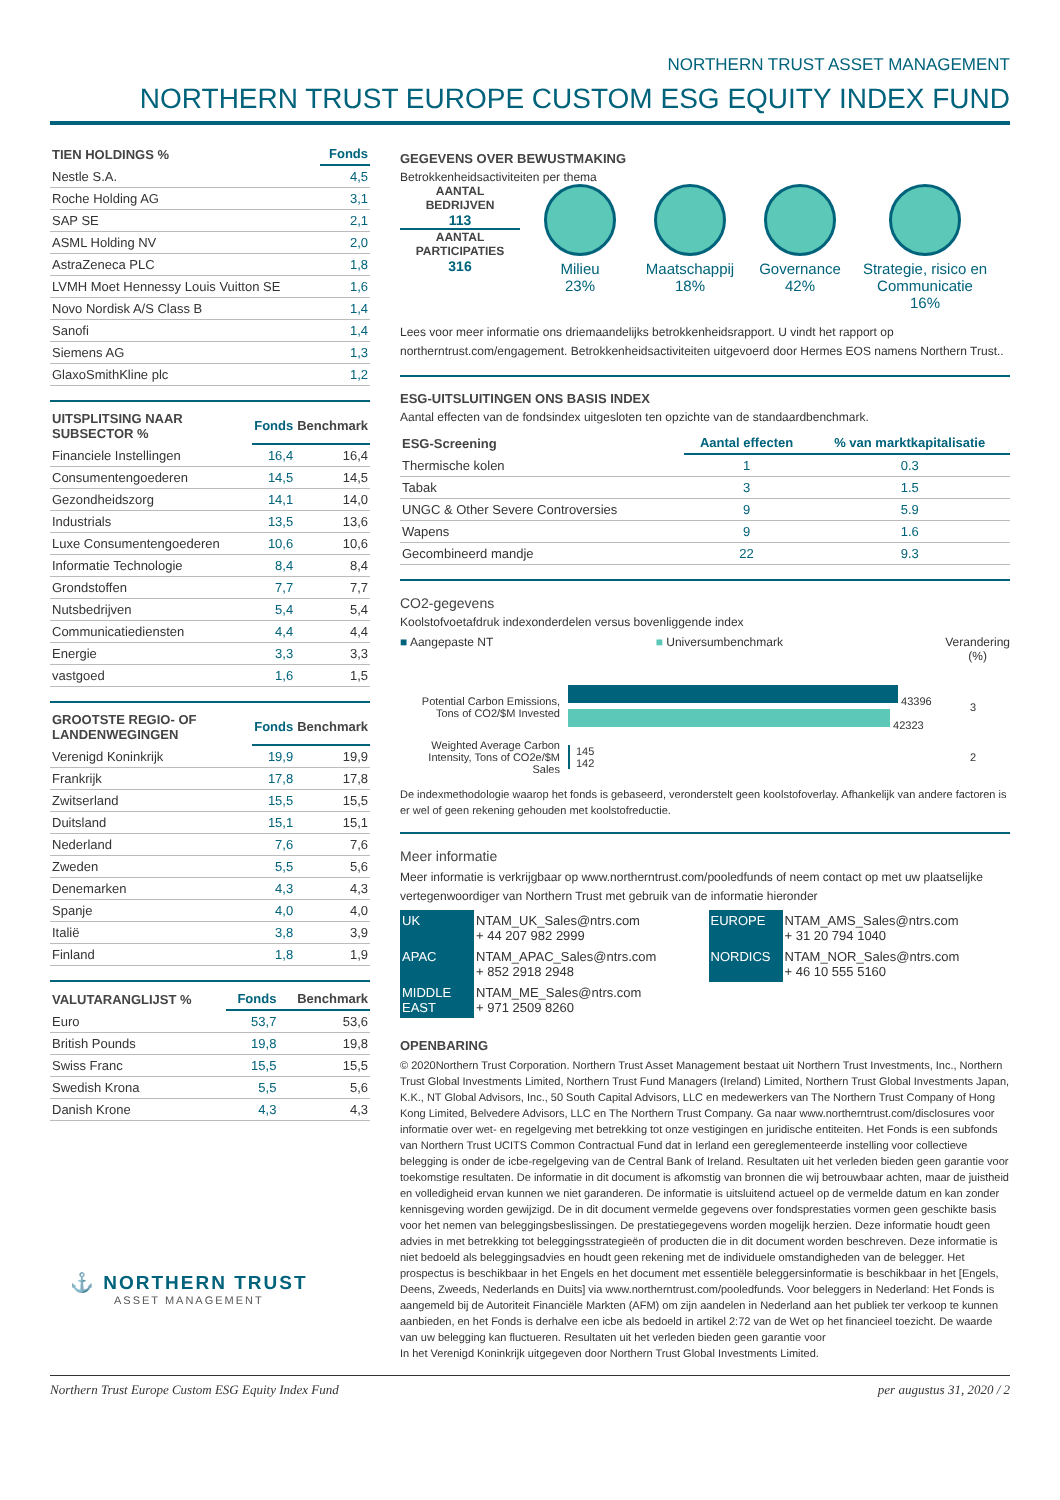NORTHERN TRUST ASSET MANAGEMENT
NORTHERN TRUST EUROPE CUSTOM ESG EQUITY INDEX FUND
| TIEN HOLDINGS % | Fonds |
| --- | --- |
| Nestle S.A. | 4,5 |
| Roche Holding AG | 3,1 |
| SAP SE | 2,1 |
| ASML Holding NV | 2,0 |
| AstraZeneca PLC | 1,8 |
| LVMH Moet Hennessy Louis Vuitton SE | 1,6 |
| Novo Nordisk A/S Class B | 1,4 |
| Sanofi | 1,4 |
| Siemens AG | 1,3 |
| GlaxoSmithKline plc | 1,2 |
| UITSPLITSING NAAR SUBSECTOR % | Fonds | Benchmark |
| --- | --- | --- |
| Financiele Instellingen | 16,4 | 16,4 |
| Consumentengoederen | 14,5 | 14,5 |
| Gezondheidszorg | 14,1 | 14,0 |
| Industrials | 13,5 | 13,6 |
| Luxe Consumentengoederen | 10,6 | 10,6 |
| Informatie Technologie | 8,4 | 8,4 |
| Grondstoffen | 7,7 | 7,7 |
| Nutsbedrijven | 5,4 | 5,4 |
| Communicatiediensten | 4,4 | 4,4 |
| Energie | 3,3 | 3,3 |
| vastgoed | 1,6 | 1,5 |
| GROOTSTE REGIO- OF LANDENWEGINGEN | Fonds | Benchmark |
| --- | --- | --- |
| Verenigd Koninkrijk | 19,9 | 19,9 |
| Frankrijk | 17,8 | 17,8 |
| Zwitserland | 15,5 | 15,5 |
| Duitsland | 15,1 | 15,1 |
| Nederland | 7,6 | 7,6 |
| Zweden | 5,5 | 5,6 |
| Denemarken | 4,3 | 4,3 |
| Spanje | 4,0 | 4,0 |
| Italië | 3,8 | 3,9 |
| Finland | 1,8 | 1,9 |
| VALUTARANGLIJST % | Fonds | Benchmark |
| --- | --- | --- |
| Euro | 53,7 | 53,6 |
| British Pounds | 19,8 | 19,8 |
| Swiss Franc | 15,5 | 15,5 |
| Swedish Krona | 5,5 | 5,6 |
| Danish Krone | 4,3 | 4,3 |
⚓ NORTHERN TRUST
ASSET MANAGEMENT
GEGEVENS OVER BEWUSTMAKING
Betrokkenheidsactiviteiten per thema
AANTAL BEDRIJVEN
113
AANTAL PARTICIPATIES
316
Milieu
23%
Maatschappij
18%
Governance
42%
Strategie, risico en Communicatie
16%
Lees voor meer informatie ons driemaandelijks betrokkenheidsrapport. U vindt het rapport op northerntrust.com/engagement. Betrokkenheidsactiviteiten uitgevoerd door Hermes EOS namens Northern Trust..
ESG-UITSLUITINGEN ONS BASIS INDEX
Aantal effecten van de fondsindex uitgesloten ten opzichte van de standaardbenchmark.
| ESG-Screening | Aantal effecten | % van marktkapitalisatie |
| --- | --- | --- |
| Thermische kolen | 1 | 0.3 |
| Tabak | 3 | 1.5 |
| UNGC & Other Severe Controversies | 9 | 5.9 |
| Wapens | 9 | 1.6 |
| Gecombineerd mandje | 22 | 9.3 |
CO2-gegevens
Koolstofvoetafdruk indexonderdelen versus bovenliggende index
■ Aangepaste NT ■ Universumbenchmark Verandering
(%)
Potential Carbon Emissions, Tons of CO2/$M Invested
43396
42323
3
Weighted Average Carbon Intensity, Tons of CO2e/$M Sales
145
142
2
De indexmethodologie waarop het fonds is gebaseerd, veronderstelt geen koolstofoverlay. Afhankelijk van andere factoren is er wel of geen rekening gehouden met koolstofreductie.
Meer informatie
Meer informatie is verkrijgbaar op www.northerntrust.com/pooledfunds of neem contact op met uw plaatselijke vertegenwoordiger van Northern Trust met gebruik van de informatie hieronder
| UK | NTAM_UK_Sales@ntrs.com + 44 207 982 2999 | EUROPE | NTAM_AMS_Sales@ntrs.com + 31 20 794 1040 |
| APAC | NTAM_APAC_Sales@ntrs.com + 852 2918 2948 | NORDICS | NTAM_NOR_Sales@ntrs.com + 46 10 555 5160 |
| MIDDLE EAST | NTAM_ME_Sales@ntrs.com + 971 2509 8260 | | |
OPENBARING
© 2020Northern Trust Corporation. Northern Trust Asset Management bestaat uit Northern Trust Investments, Inc., Northern Trust Global Investments Limited, Northern Trust Fund Managers (Ireland) Limited, Northern Trust Global Investments Japan, K.K., NT Global Advisors, Inc., 50 South Capital Advisors, LLC en medewerkers van The Northern Trust Company of Hong Kong Limited, Belvedere Advisors, LLC en The Northern Trust Company. Ga naar www.northerntrust.com/disclosures voor informatie over wet- en regelgeving met betrekking tot onze vestigingen en juridische entiteiten. Het Fonds is een subfonds van Northern Trust UCITS Common Contractual Fund dat in Ierland een gereglementeerde instelling voor collectieve belegging is onder de icbe-regelgeving van de Central Bank of Ireland. Resultaten uit het verleden bieden geen garantie voor toekomstige resultaten. De informatie in dit document is afkomstig van bronnen die wij betrouwbaar achten, maar de juistheid en volledigheid ervan kunnen we niet garanderen. De informatie is uitsluitend actueel op de vermelde datum en kan zonder kennisgeving worden gewijzigd. De in dit document vermelde gegevens over fondsprestaties vormen geen geschikte basis voor het nemen van beleggingsbeslissingen. De prestatiegegevens worden mogelijk herzien. Deze informatie houdt geen advies in met betrekking tot beleggingsstrategieën of producten die in dit document worden beschreven. Deze informatie is niet bedoeld als beleggingsadvies en houdt geen rekening met de individuele omstandigheden van de belegger. Het prospectus is beschikbaar in het Engels en het document met essentiële beleggersinformatie is beschikbaar in het [Engels, Deens, Zweeds, Nederlands en Duits] via www.northerntrust.com/pooledfunds. Voor beleggers in Nederland: Het Fonds is aangemeld bij de Autoriteit Financiële Markten (AFM) om zijn aandelen in Nederland aan het publiek ter verkoop te kunnen aanbieden, en het Fonds is derhalve een icbe als bedoeld in artikel 2:72 van de Wet op het financieel toezicht. De waarde van uw belegging kan fluctueren. Resultaten uit het verleden bieden geen garantie voor
In het Verenigd Koninkrijk uitgegeven door Northern Trust Global Investments Limited.
Northern Trust Europe Custom ESG Equity Index Fund per augustus 31, 2020 / 2